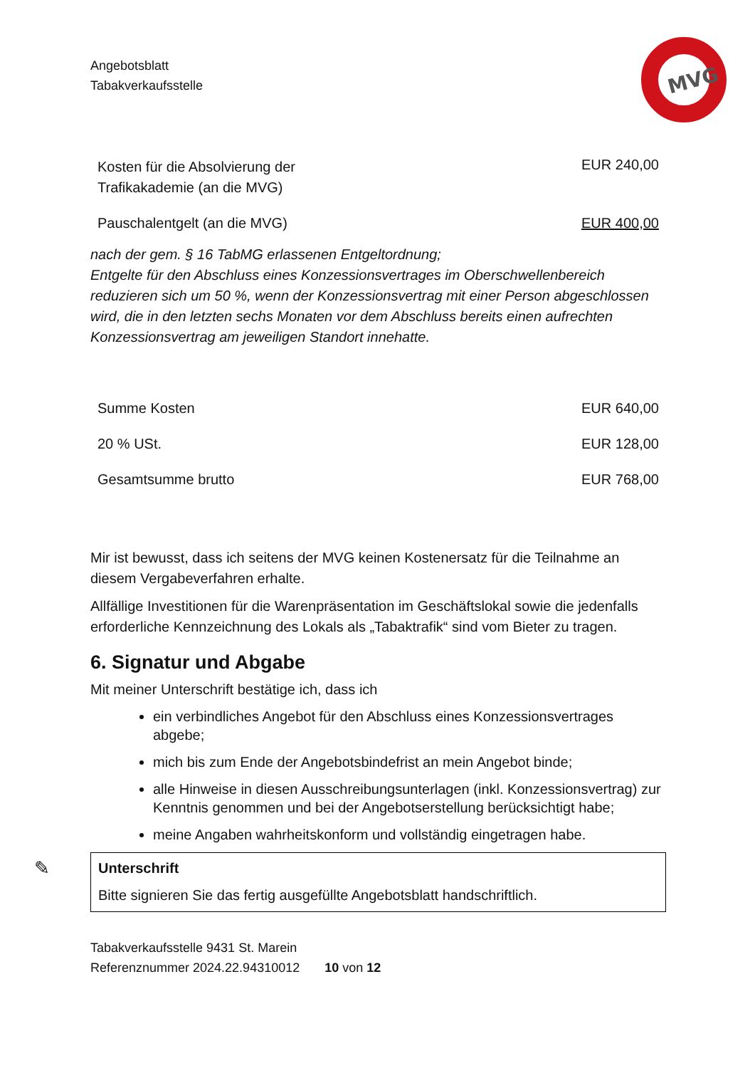MVG
Angebotsblatt
Tabakverkaufsstelle
| Kosten für die Absolvierung der Trafikakademie (an die MVG) | EUR 240,00 |
| Pauschalentgelt (an die MVG) | EUR 400,00 |
nach der gem. § 16 TabMG erlassenen Entgeltordnung;
Entgelte für den Abschluss eines Konzessionsvertrages im Oberschwellenbereich reduzieren sich um 50 %, wenn der Konzessionsvertrag mit einer Person abgeschlossen wird, die in den letzten sechs Monaten vor dem Abschluss bereits einen aufrechten Konzessionsvertrag am jeweiligen Standort innehatte.
| Summe Kosten | EUR 640,00 |
| 20 % USt. | EUR 128,00 |
| Gesamtsumme brutto | EUR 768,00 |
Mir ist bewusst, dass ich seitens der MVG keinen Kostenersatz für die Teilnahme an diesem Vergabeverfahren erhalte.
Allfällige Investitionen für die Warenpräsentation im Geschäftslokal sowie die jedenfalls erforderliche Kennzeichnung des Lokals als „Tabaktrafik“ sind vom Bieter zu tragen.
6. Signatur und Abgabe
Mit meiner Unterschrift bestätige ich, dass ich
ein verbindliches Angebot für den Abschluss eines Konzessionsvertrages abgebe;
mich bis zum Ende der Angebotsbindefrist an mein Angebot binde;
alle Hinweise in diesen Ausschreibungsunterlagen (inkl. Konzessionsvertrag) zur Kenntnis genommen und bei der Angebotserstellung berücksichtigt habe;
meine Angaben wahrheitskonform und vollständig eingetragen habe.
✎ Unterschrift
Bitte signieren Sie das fertig ausgefüllte Angebotsblatt handschriftlich.
Tabakverkaufsstelle 9431 St. Marein
Referenznummer 2024.22.94310012 10 von 12